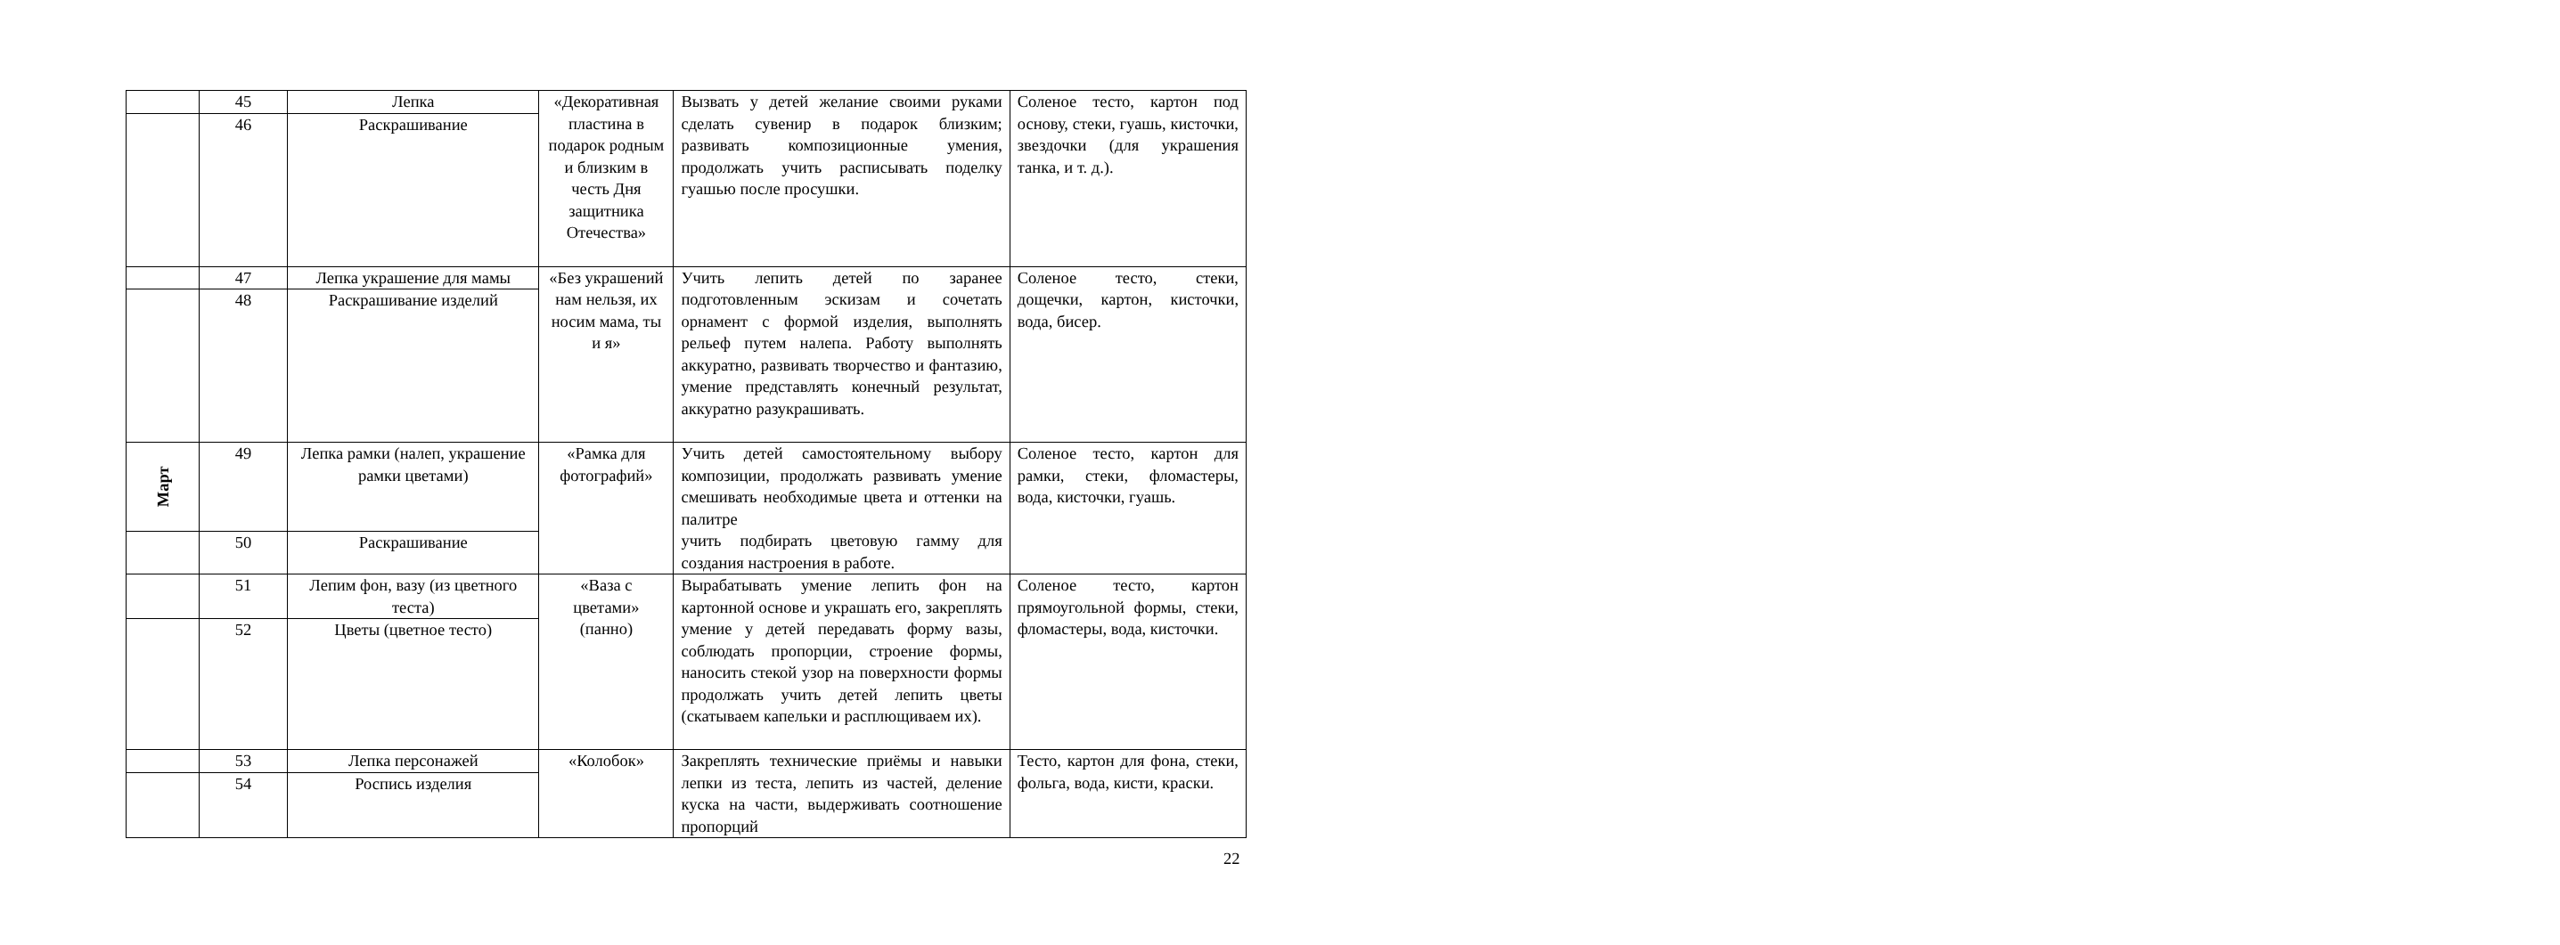| | 45 | Лепка | «Декоративная пластина в подарок родным и близким в честь Дня защитника Отечества» | Вызвать у детей желание своими руками сделать сувенир в подарок близким; развивать композиционные умения, продолжать учить расписывать поделку гуашью после просушки. | Соленое тесто, картон под основу, стеки, гуашь, кисточки, звездочки (для украшения танка, и т. д.). |
| | 46 | Раскрашивание | | | |
| | 47 | Лепка украшение для мамы | «Без украшений нам нельзя, их носим мама, ты и я» | Учить лепить детей по заранее подготовленным эскизам и сочетать орнамент с формой изделия, выполнять рельеф путем налепа. Работу выполнять аккуратно, развивать творчество и фантазию, умение представлять конечный результат, аккуратно разукрашивать. | Соленое тесто, стеки, дощечки, картон, кисточки, вода, бисер. |
| | 48 | Раскрашивание изделий | | | |
| Март | 49 | Лепка рамки (налеп, украшение рамки цветами) | «Рамка для фотографий» | Учить детей самостоятельному выбору композиции, продолжать развивать умение смешивать необходимые цвета и оттенки на палитре учить подбирать цветовую гамму для создания настроения в работе. | Соленое тесто, картон для рамки, стеки, фломастеры, вода, кисточки, гуашь. |
| | 50 | Раскрашивание | | | |
| | 51 | Лепим фон, вазу (из цветного теста) | «Ваза с цветами» (панно) | Вырабатывать умение лепить фон на картонной основе и украшать его, закреплять умение у детей передавать форму вазы, соблюдать пропорции, строение формы, наносить стекой узор на поверхности формы продолжать учить детей лепить цветы (скатываем капельки и расплющиваем их). | Соленое тесто, картон прямоугольной формы, стеки, фломастеры, вода, кисточки. |
| | 52 | Цветы (цветное тесто) | | | |
| | 53 | Лепка персонажей | «Колобок» | Закреплять технические приёмы и навыки лепки из теста, лепить из частей, деление куска на части, выдерживать соотношение пропорций | Тесто, картон для фона, стеки, фольга, вода, кисти, краски. |
| | 54 | Роспись изделия | | | |
22